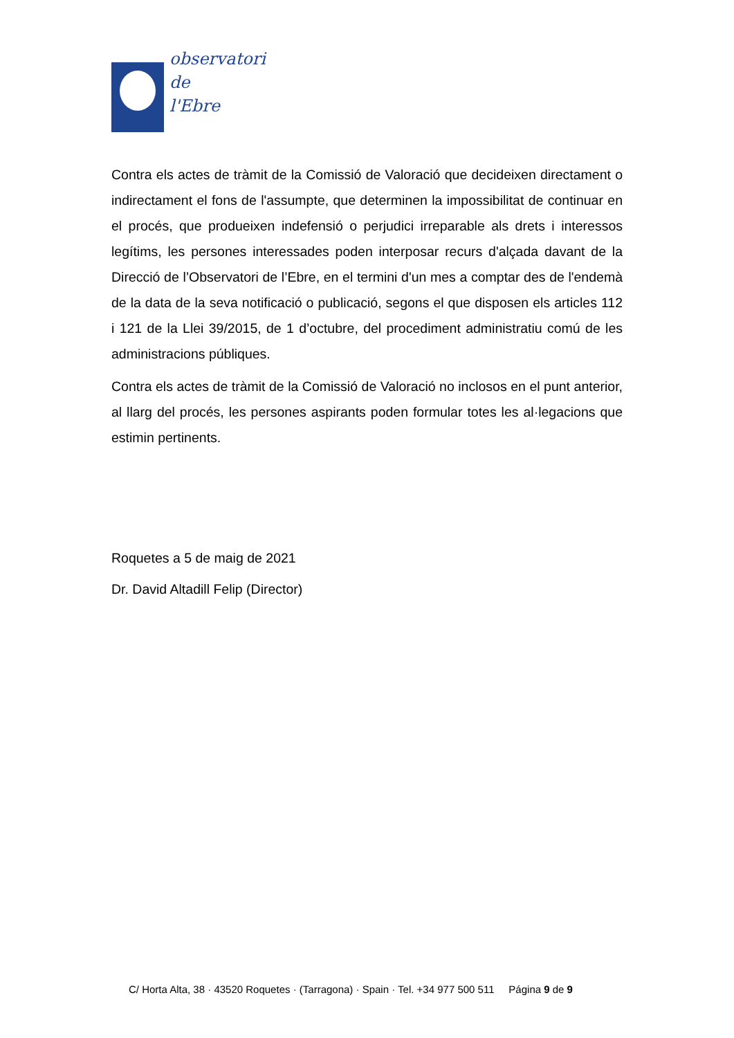observatori
de
l'Ebre
Contra els actes de tràmit de la Comissió de Valoració que decideixen directament o indirectament el fons de l'assumpte, que determinen la impossibilitat de continuar en el procés, que produeixen indefensió o perjudici irreparable als drets i interessos legítims, les persones interessades poden interposar recurs d'alçada davant de la Direcció de l’Observatori de l’Ebre, en el termini d'un mes a comptar des de l'endemà de la data de la seva notificació o publicació, segons el que disposen els articles 112 i 121 de la Llei 39/2015, de 1 d’octubre, del procediment administratiu comú de les administracions públiques.
Contra els actes de tràmit de la Comissió de Valoració no inclosos en el punt anterior, al llarg del procés, les persones aspirants poden formular totes les al·legacions que estimin pertinents.
Roquetes a 5 de maig de 2021
Dr. David Altadill Felip (Director)
C/ Horta Alta, 38 · 43520 Roquetes · (Tarragona) · Spain · Tel. +34 977 500 511 Página 9 de 9